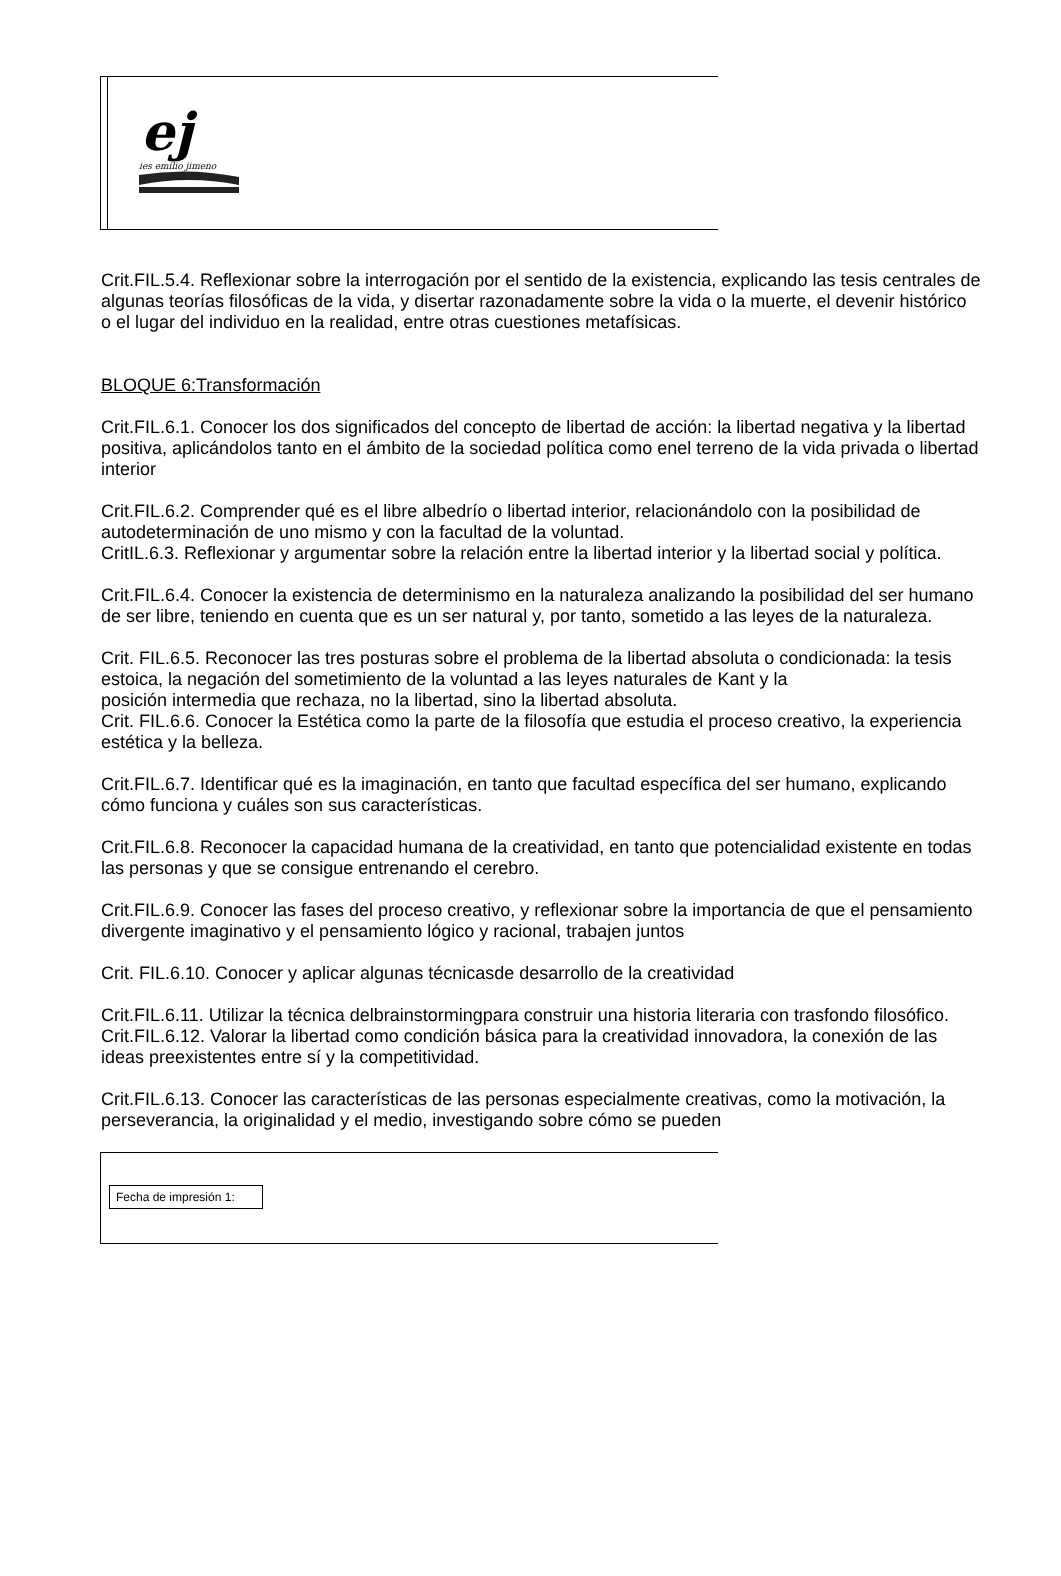ej
ies emilio jimeno
Crit.FIL.5.4. Reflexionar sobre la interrogación por el sentido de la existencia, explicando las tesis centrales de algunas teorías filosóficas de la vida, y disertar razonadamente sobre la vida o la muerte, el devenir histórico o el lugar del individuo en la realidad, entre otras cuestiones metafísicas.
BLOQUE 6:Transformación
Crit.FIL.6.1. Conocer los dos significados del concepto de libertad de acción: la libertad negativa y la libertad positiva, aplicándolos tanto en el ámbito de la sociedad política como enel terreno de la vida privada o libertad interior
Crit.FIL.6.2. Comprender qué es el libre albedrío o libertad interior, relacionándolo con la posibilidad de autodeterminación de uno mismo y con la facultad de la voluntad.
CritIL.6.3. Reflexionar y argumentar sobre la relación entre la libertad interior y la libertad social y política.
Crit.FIL.6.4. Conocer la existencia de determinismo en la naturaleza analizando la posibilidad del ser humano de ser libre, teniendo en cuenta que es un ser natural y, por tanto, sometido a las leyes de la naturaleza.
Crit. FIL.6.5. Reconocer las tres posturas sobre el problema de la libertad absoluta o condicionada: la tesis estoica, la negación del sometimiento de la voluntad a las leyes naturales de Kant y la
posición intermedia que rechaza, no la libertad, sino la libertad absoluta.
Crit. FIL.6.6. Conocer la Estética como la parte de la filosofía que estudia el proceso creativo, la experiencia estética y la belleza.
Crit.FIL.6.7. Identificar qué es la imaginación, en tanto que facultad específica del ser humano, explicando cómo funciona y cuáles son sus características.
Crit.FIL.6.8. Reconocer la capacidad humana de la creatividad, en tanto que potencialidad existente en todas las personas y que se consigue entrenando el cerebro.
Crit.FIL.6.9. Conocer las fases del proceso creativo, y reflexionar sobre la importancia de que el pensamiento divergente imaginativo y el pensamiento lógico y racional, trabajen juntos
Crit. FIL.6.10. Conocer y aplicar algunas técnicasde desarrollo de la creatividad
Crit.FIL.6.11. Utilizar la técnica delbrainstormingpara construir una historia literaria con trasfondo filosófico.
Crit.FIL.6.12. Valorar la libertad como condición básica para la creatividad innovadora, la conexión de las ideas preexistentes entre sí y la competitividad.
Crit.FIL.6.13. Conocer las características de las personas especialmente creativas, como la motivación, la perseverancia, la originalidad y el medio, investigando sobre cómo se pueden
Fecha de impresión 1: